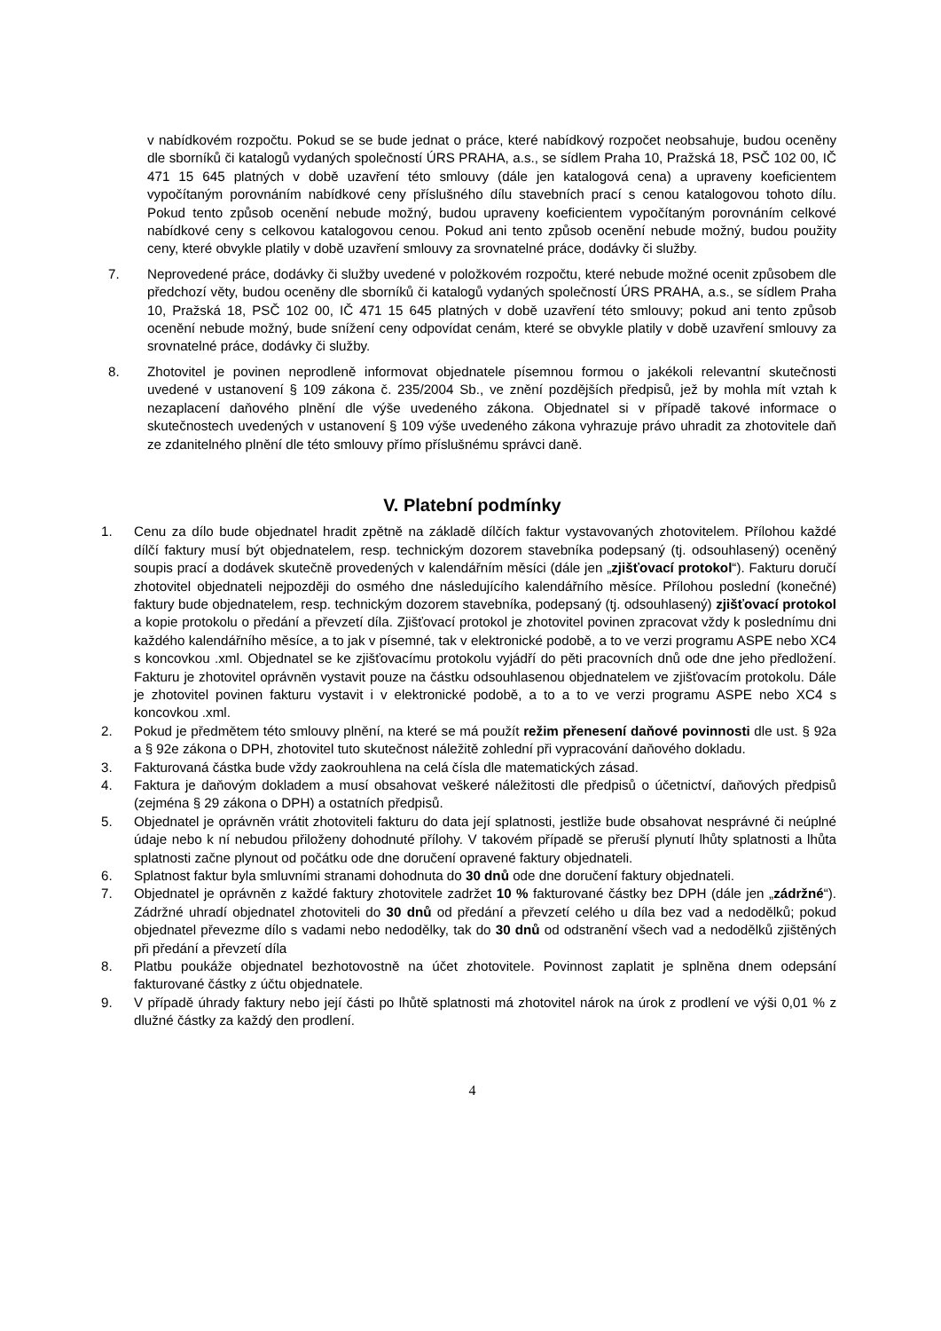v nabídkovém rozpočtu. Pokud se se bude jednat o práce, které nabídkový rozpočet neobsahuje, budou oceněny dle sborníků či katalogů vydaných společností ÚRS PRAHA, a.s., se sídlem Praha 10, Pražská 18, PSČ 102 00, IČ 471 15 645 platných v době uzavření této smlouvy (dále jen katalogová cena) a upraveny koeficientem vypočítaným porovnáním nabídkové ceny příslušného dílu stavebních prací s cenou katalogovou tohoto dílu. Pokud tento způsob ocenění nebude možný, budou upraveny koeficientem vypočítaným porovnáním celkové nabídkové ceny s celkovou katalogovou cenou. Pokud ani tento způsob ocenění nebude možný, budou použity ceny, které obvykle platily v době uzavření smlouvy za srovnatelné práce, dodávky či služby.
7. Neprovedené práce, dodávky či služby uvedené v položkovém rozpočtu, které nebude možné ocenit způsobem dle předchozí věty, budou oceněny dle sborníků či katalogů vydaných společností ÚRS PRAHA, a.s., se sídlem Praha 10, Pražská 18, PSČ 102 00, IČ 471 15 645 platných v době uzavření této smlouvy; pokud ani tento způsob ocenění nebude možný, bude snížení ceny odpovídat cenám, které se obvykle platily v době uzavření smlouvy za srovnatelné práce, dodávky či služby.
8. Zhotovitel je povinen neprodleně informovat objednatele písemnou formou o jakékoli relevantní skutečnosti uvedené v ustanovení § 109 zákona č. 235/2004 Sb., ve znění pozdějších předpisů, jež by mohla mít vztah k nezaplacení daňového plnění dle výše uvedeného zákona. Objednatel si v případě takové informace o skutečnostech uvedených v ustanovení § 109 výše uvedeného zákona vyhrazuje právo uhradit za zhotovitele daň ze zdanitelného plnění dle této smlouvy přímo příslušnému správci daně.
V. Platební podmínky
1. Cenu za dílo bude objednatel hradit zpětně na základě dílčích faktur vystavovaných zhotovitelem. Přílohou každé dílčí faktury musí být objednatelem, resp. technickým dozorem stavebníka podepsaný (tj. odsouhlasený) oceněný soupis prací a dodávek skutečně provedených v kalendářním měsíci (dále jen „zjišťovací protokol“). Fakturu doručí zhotovitel objednateli nejpozději do osmého dne následujícího kalendářního měsíce. Přílohou poslední (konečné) faktury bude objednatelem, resp. technickým dozorem stavebníka, podepsaný (tj. odsouhlasený) zjišťovací protokol a kopie protokolu o předání a převzetí díla. Zjišťovací protokol je zhotovitel povinen zpracovat vždy k poslednímu dni každého kalendářního měsíce, a to jak v písemné, tak v elektronické podobě, a to ve verzi programu ASPE nebo XC4 s koncovkou .xml. Objednatel se ke zjišťovacímu protokolu vyjádří do pěti pracovních dnů ode dne jeho předložení. Fakturu je zhotovitel oprávněn vystavit pouze na částku odsouhlasenou objednatelem ve zjišťovacím protokolu. Dále je zhotovitel povinen fakturu vystavit i v elektronické podobě, a to a to ve verzi programu ASPE nebo XC4 s koncovkou .xml.
2. Pokud je předmětem této smlouvy plnění, na které se má použít režim přenesení daňové povinnosti dle ust. § 92a a § 92e zákona o DPH, zhotovitel tuto skutečnost náležitě zohlední při vypracování daňového dokladu.
3. Fakturovaná částka bude vždy zaokrouhlena na celá čísla dle matematických zásad.
4. Faktura je daňovým dokladem a musí obsahovat veškeré náležitosti dle předpisů o účetnictví, daňových předpisů (zejména § 29 zákona o DPH) a ostatních předpisů.
5. Objednatel je oprávněn vrátit zhotoviteli fakturu do data její splatnosti, jestliže bude obsahovat nesprávné či neúplné údaje nebo k ní nebudou přiloženy dohodnuté přílohy. V takovém případě se přeruší plynutí lhůty splatnosti a lhůta splatnosti začne plynout od počátku ode dne doručení opravené faktury objednateli.
6. Splatnost faktur byla smluvními stranami dohodnuta do 30 dnů ode dne doručení faktury objednateli.
7. Objednatel je oprávněn z každé faktury zhotovitele zadržet 10 % fakturované částky bez DPH (dále jen „zádržné“). Zádržné uhradí objednatel zhotoviteli do 30 dnů od předání a převzetí celého u díla bez vad a nedodělků; pokud objednatel převezme dílo s vadami nebo nedodělky, tak do 30 dnů od odstranění všech vad a nedodělků zjištěných při předání a převzetí díla
8. Platbu poukáže objednatel bezhotovostně na účet zhotovitele. Povinnost zaplatit je splněna dnem odepsání fakturované částky z účtu objednatele.
9. V případě úhrady faktury nebo její části po lhůtě splatnosti má zhotovitel nárok na úrok z prodlení ve výši 0,01 % z dlužné částky za každý den prodlení.
4